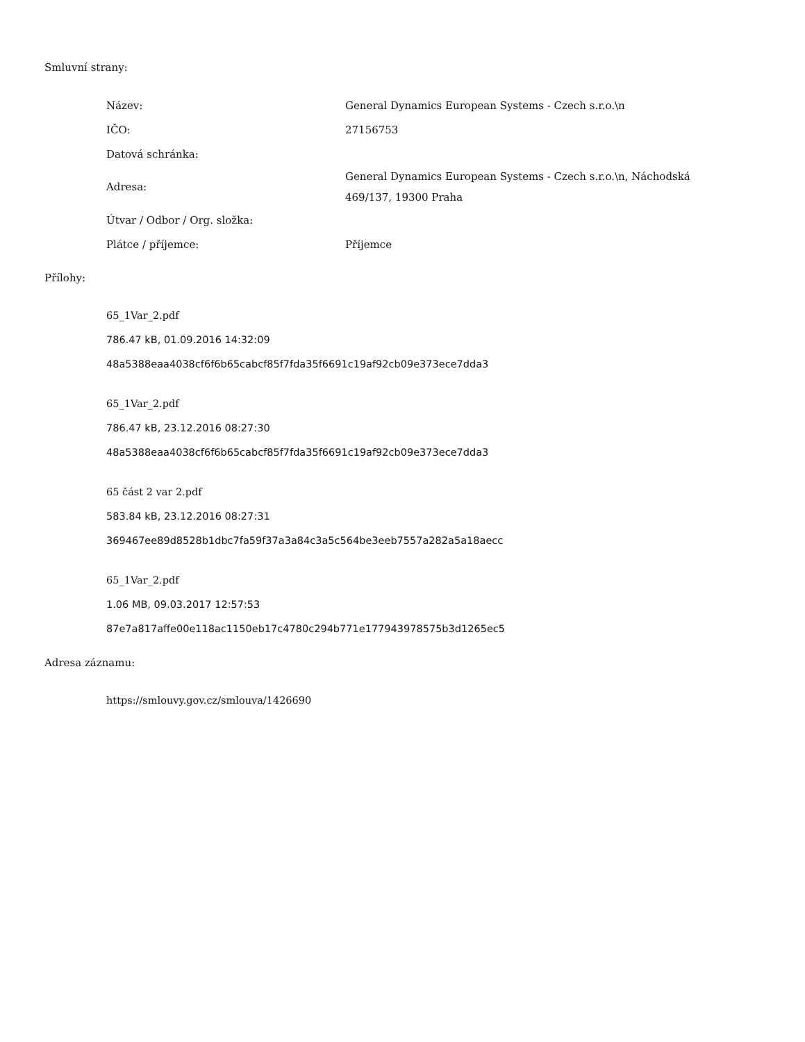Smluvní strany:
| Název: | General Dynamics European Systems - Czech s.r.o.\n |
| IČO: | 27156753 |
| Datová schránka: | |
| Adresa: | General Dynamics European Systems - Czech s.r.o.\n, Náchodská 469/137, 19300 Praha |
| Útvar / Odbor / Org. složka: | |
| Plátce / příjemce: | Příjemce |
Přílohy:
65_1Var_2.pdf
786.47 kB, 01.09.2016 14:32:09
48a5388eaa4038cf6f6b65cabcf85f7fda35f6691c19af92cb09e373ece7dda3
65_1Var_2.pdf
786.47 kB, 23.12.2016 08:27:30
48a5388eaa4038cf6f6b65cabcf85f7fda35f6691c19af92cb09e373ece7dda3
65 část 2 var 2.pdf
583.84 kB, 23.12.2016 08:27:31
369467ee89d8528b1dbc7fa59f37a3a84c3a5c564be3eeb7557a282a5a18aecc
65_1Var_2.pdf
1.06 MB, 09.03.2017 12:57:53
87e7a817affe00e118ac1150eb17c4780c294b771e177943978575b3d1265ec5
Adresa záznamu:
https://smlouvy.gov.cz/smlouva/1426690